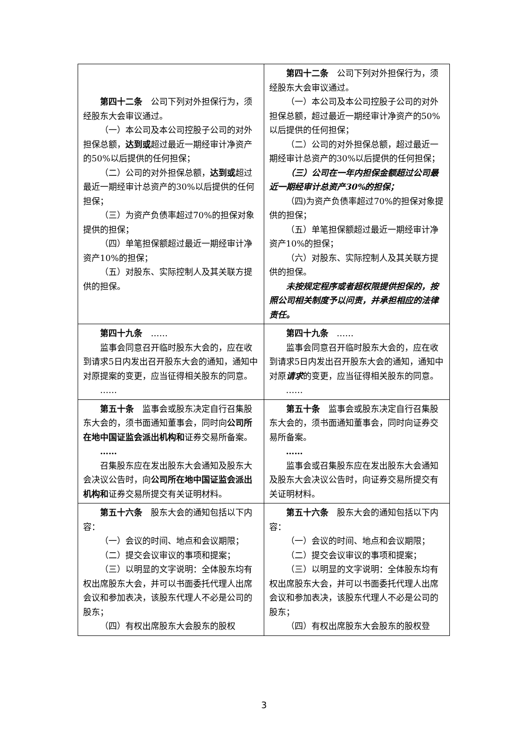| 第四十二条 公司下列对外担保行为，须经股东大会审议通过。 （一）本公司及本公司控股子公司的对外担保总额， 达到或 超过最近一期经审计净资产的50%以后提供的任何担保； （二）公司的对外担保总额， 达到或 超过最近一期经审计总资产的30%以后提供的任何担保； （三）为资产负债率超过70%的担保对象提供的担保； （四）单笔担保额超过最近一期经审计净资产10%的担保； （五）对股东、实际控制人及其关联方提供的担保。 | 第四十二条 公司下列对外担保行为，须经股东大会审议通过。 （一）本公司及本公司控股子公司的对外担保总额，超过最近一期经审计净资产的50%以后提供的任何担保； （二）公司的对外担保总额，超过最近一期经审计总资产的30%以后提供的任何担保； （三）公司在一年内担保金额超过公司最近一期经审计总资产30%的担保； （四)为资产负债率超过70%的担保对象提供的担保； （五）单笔担保额超过最近一期经审计净资产10%的担保； （六）对股东、实际控制人及其关联方提供的担保。 未按规定程序或者超权限提供担保的，按照公司相关制度予以问责，并承担相应的法律责任。 |
| 第四十九条 …… 监事会同意召开临时股东大会的，应在收到请求5日内发出召开股东大会的通知，通知中对原提案的变更，应当征得相关股东的同意。 …… | 第四十九条 …… 监事会同意召开临时股东大会的，应在收到请求5日内发出召开股东大会的通知，通知中对原 请求 的变更，应当征得相关股东的同意。 …… |
| 第五十条 监事会或股东决定自行召集股东大会的，须书面通知董事会，同时向 公司所在地中国证监会派出机构和 证券交易所备案。 …… 召集股东应在发出股东大会通知及股东大会决议公告时，向 公司所在地中国证监会派出机构和 证券交易所提交有关证明材料。 | 第五十条 监事会或股东决定自行召集股东大会的，须书面通知董事会，同时向证券交易所备案。 …… 监事会或召集股东应在发出股东大会通知及股东大会决议公告时，向证券交易所提交有关证明材料。 |
| 第五十六条 股东大会的通知包括以下内容： （一）会议的时间、地点和会议期限； （二）提交会议审议的事项和提案； （三）以明显的文字说明：全体股东均有权出席股东大会，并可以书面委托代理人出席会议和参加表决，该股东代理人不必是公司的股东； （四）有权出席股东大会股东的股权 | 第五十六条 股东大会的通知包括以下内容： （一）会议的时间、地点和会议期限； （二）提交会议审议的事项和提案； （三）以明显的文字说明：全体股东均有权出席股东大会，并可以书面委托代理人出席会议和参加表决，该股东代理人不必是公司的股东； （四）有权出席股东大会股东的股权登 |
3